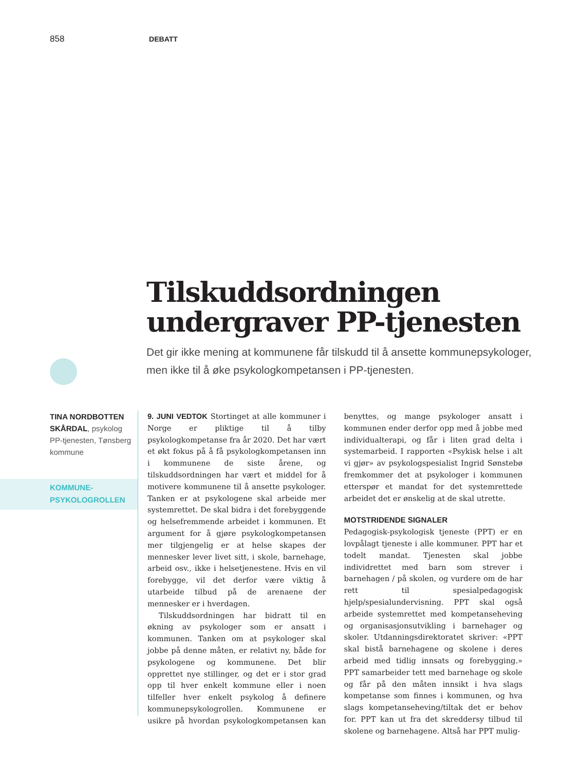858 DEBATT
Tilskuddsordningen undergraver PP-tjenesten
Det gir ikke mening at kommunene får tilskudd til å ansette kommune­psykologer, men ikke til å øke psykologkompetansen i PP-tjenesten.
TINA NORDBOTTEN SKÅRDAL, psykolog PP-tjenesten, Tønsberg kommune
KOMMUNE-
PSYKOLOGROLLEN
9. JUNI VEDTOK Stortinget at alle kommuner i Norge er pliktige til å tilby psykologkompetanse fra år 2020. Det har vært et økt fokus på å få psykologkompetansen inn i kommunene de siste årene, og tilskuddsordningen har vært et middel for å motivere kommunene til å ansette psykologer. Tanken er at psykologene skal arbeide mer systemrettet. De skal bidra i det forebyggende og helsefremmende arbeidet i kommunen. Et argument for å gjøre psykologkompetansen mer tilgjengelig er at helse skapes der mennesker lever livet sitt, i skole, barnehage, arbeid osv., ikke i helsetjenestene. Hvis en vil forebygge, vil det derfor være viktig å utarbeide tilbud på de arenaene der mennesker er i hverdagen.
Tilskuddsordningen har bidratt til en økning av psykologer som er ansatt i kommunen. Tanken om at psykologer skal jobbe på denne måten, er relativt ny, både for psykologene og kommunene. Det blir opprettet nye stillinger, og det er i stor grad opp til hver enkelt kommune eller i noen tilfeller hver enkelt psykolog å definere kommunepsykologrollen. Kommunene er usikre på hvordan psykologkompetansen kan benyttes, og mange psykologer ansatt i kommunen ender derfor opp med å jobbe med individualterapi, og får i liten grad delta i systemarbeid. I rapporten «Psykisk helse i alt vi gjør» av psykologspesialist Ingrid Sønstebø fremkommer det at psykologer i kommunen etterspør et mandat for det systemrettede arbeidet det er ønskelig at de skal utrette.
MOTSTRIDENDE SIGNALER
Pedagogisk-psykologisk tjeneste (PPT) er en lovpålagt tjeneste i alle kommuner. PPT har et todelt mandat. Tjenesten skal jobbe individrettet med barn som strever i barnehagen / på skolen, og vurdere om de har rett til spesialpedagogisk hjelp/spesialundervisning. PPT skal også arbeide systemrettet med kompetanseheving og organisasjonsutvikling i barnehager og skoler. Utdanningsdirektoratet skriver: «PPT skal bistå barnehagene og skolene i deres arbeid med tidlig innsats og forebygging.» PPT samarbeider tett med barnehage og skole og får på den måten innsikt i hva slags kompetanse som finnes i kommunen, og hva slags kompetanseheving/tiltak det er behov for. PPT kan ut fra det skreddersy tilbud til skolene og barnehagene. Altså har PPT mulig-